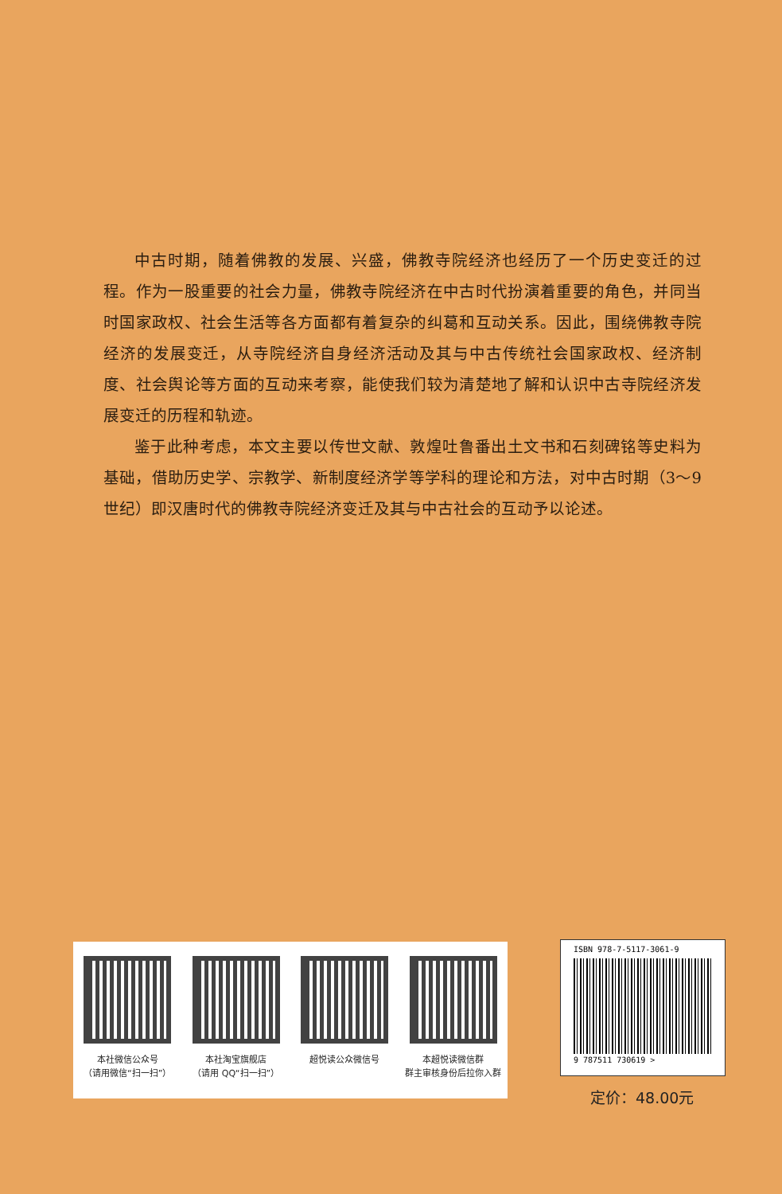中古时期，随着佛教的发展、兴盛，佛教寺院经济也经历了一个历史变迁的过程。作为一股重要的社会力量，佛教寺院经济在中古时代扮演着重要的角色，并同当时国家政权、社会生活等各方面都有着复杂的纠葛和互动关系。因此，围绕佛教寺院经济的发展变迁，从寺院经济自身经济活动及其与中古传统社会国家政权、经济制度、社会舆论等方面的互动来考察，能使我们较为清楚地了解和认识中古寺院经济发展变迁的历程和轨迹。
鉴于此种考虑，本文主要以传世文献、敦煌吐鲁番出土文书和石刻碑铭等史料为基础，借助历史学、宗教学、新制度经济学等学科的理论和方法，对中古时期（3～9世纪）即汉唐时代的佛教寺院经济变迁及其与中古社会的互动予以论述。
本社微信公众号
（请用微信“扫一扫”）
本社淘宝旗舰店
（请用 QQ“扫一扫”）
超悦读公众微信号 本超悦读微信群
群主审核身份后拉你入群
ISBN 978-7-5117-3061-9
9 787511 730619 >
定价：48.00元